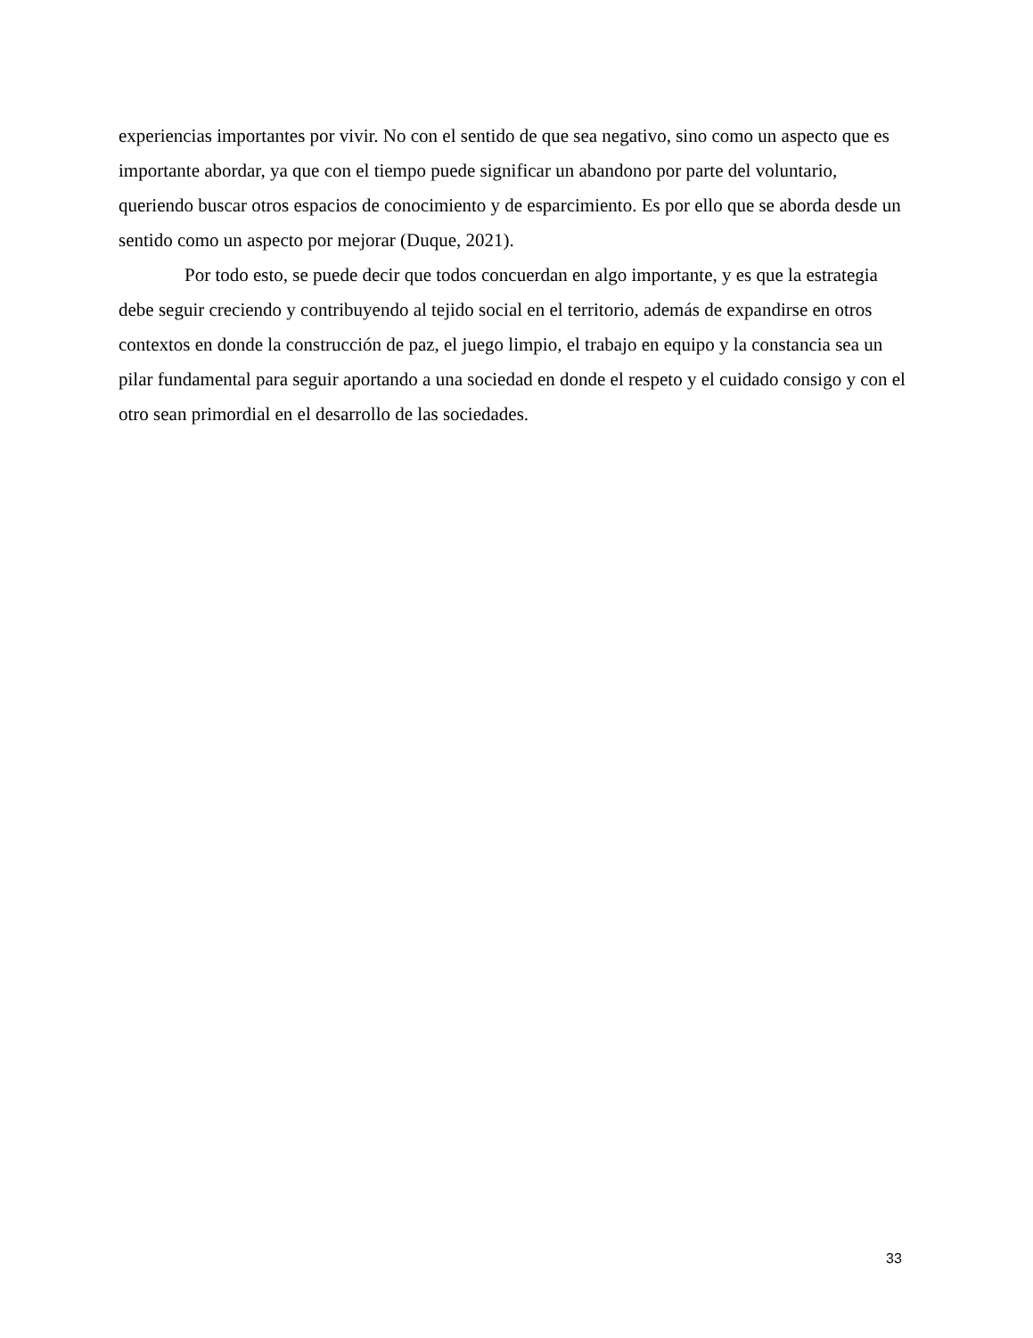experiencias importantes por vivir. No con el sentido de que sea negativo, sino como un aspecto que es importante abordar, ya que con el tiempo puede significar un abandono por parte del voluntario, queriendo buscar otros espacios de conocimiento y de esparcimiento. Es por ello que se aborda desde un sentido como un aspecto por mejorar (Duque, 2021).
Por todo esto, se puede decir que todos concuerdan en algo importante, y es que la estrategia debe seguir creciendo y contribuyendo al tejido social en el territorio, además de expandirse en otros contextos en donde la construcción de paz, el juego limpio, el trabajo en equipo y la constancia sea un pilar fundamental para seguir aportando a una sociedad en donde el respeto y el cuidado consigo y con el otro sean primordial en el desarrollo de las sociedades.
33